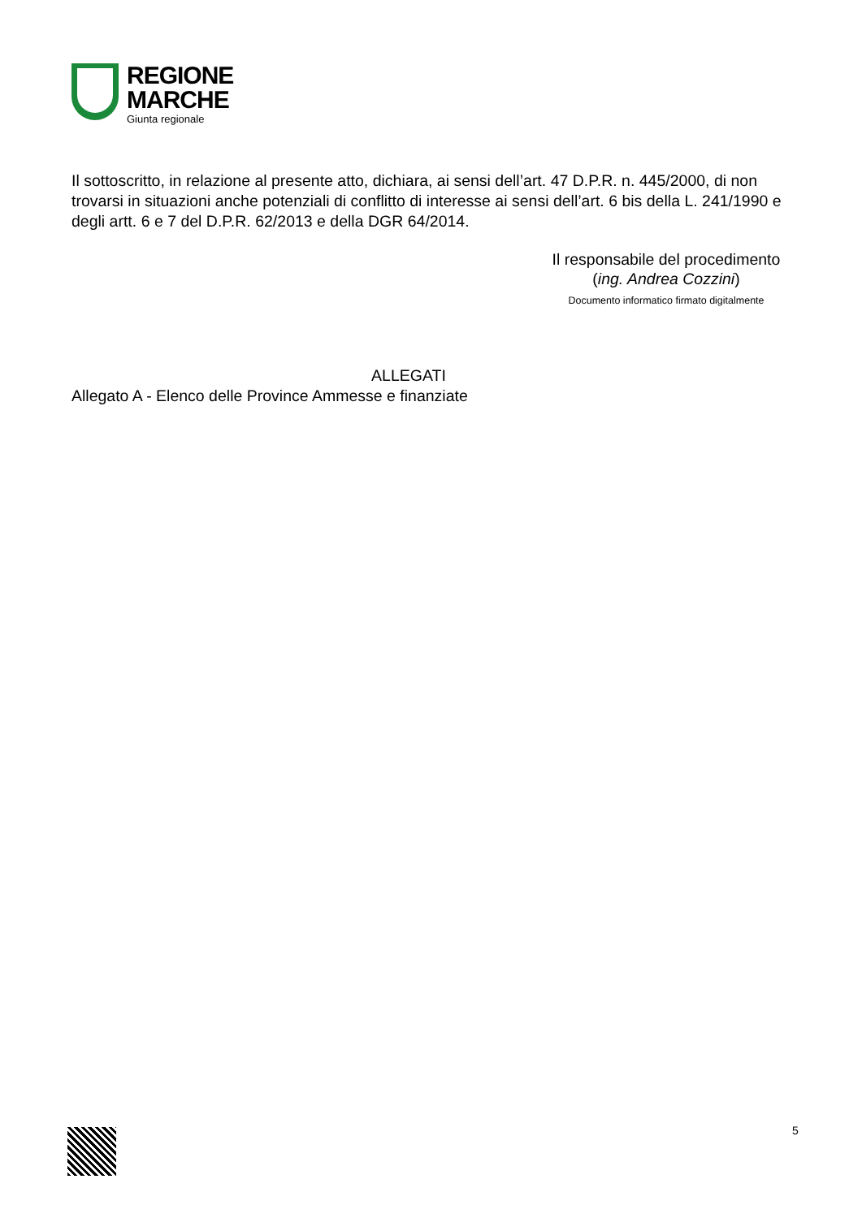REGIONE
MARCHE
Giunta regionale
Il sottoscritto, in relazione al presente atto, dichiara, ai sensi dell’art. 47 D.P.R. n. 445/2000, di non trovarsi in situazioni anche potenziali di conflitto di interesse ai sensi dell’art. 6 bis della L. 241/1990 e degli artt. 6 e 7 del D.P.R. 62/2013 e della DGR 64/2014.
Il responsabile del procedimento
(ing. Andrea Cozzini)
Documento informatico firmato digitalmente
ALLEGATI
Allegato A - Elenco delle Province Ammesse e finanziate
5